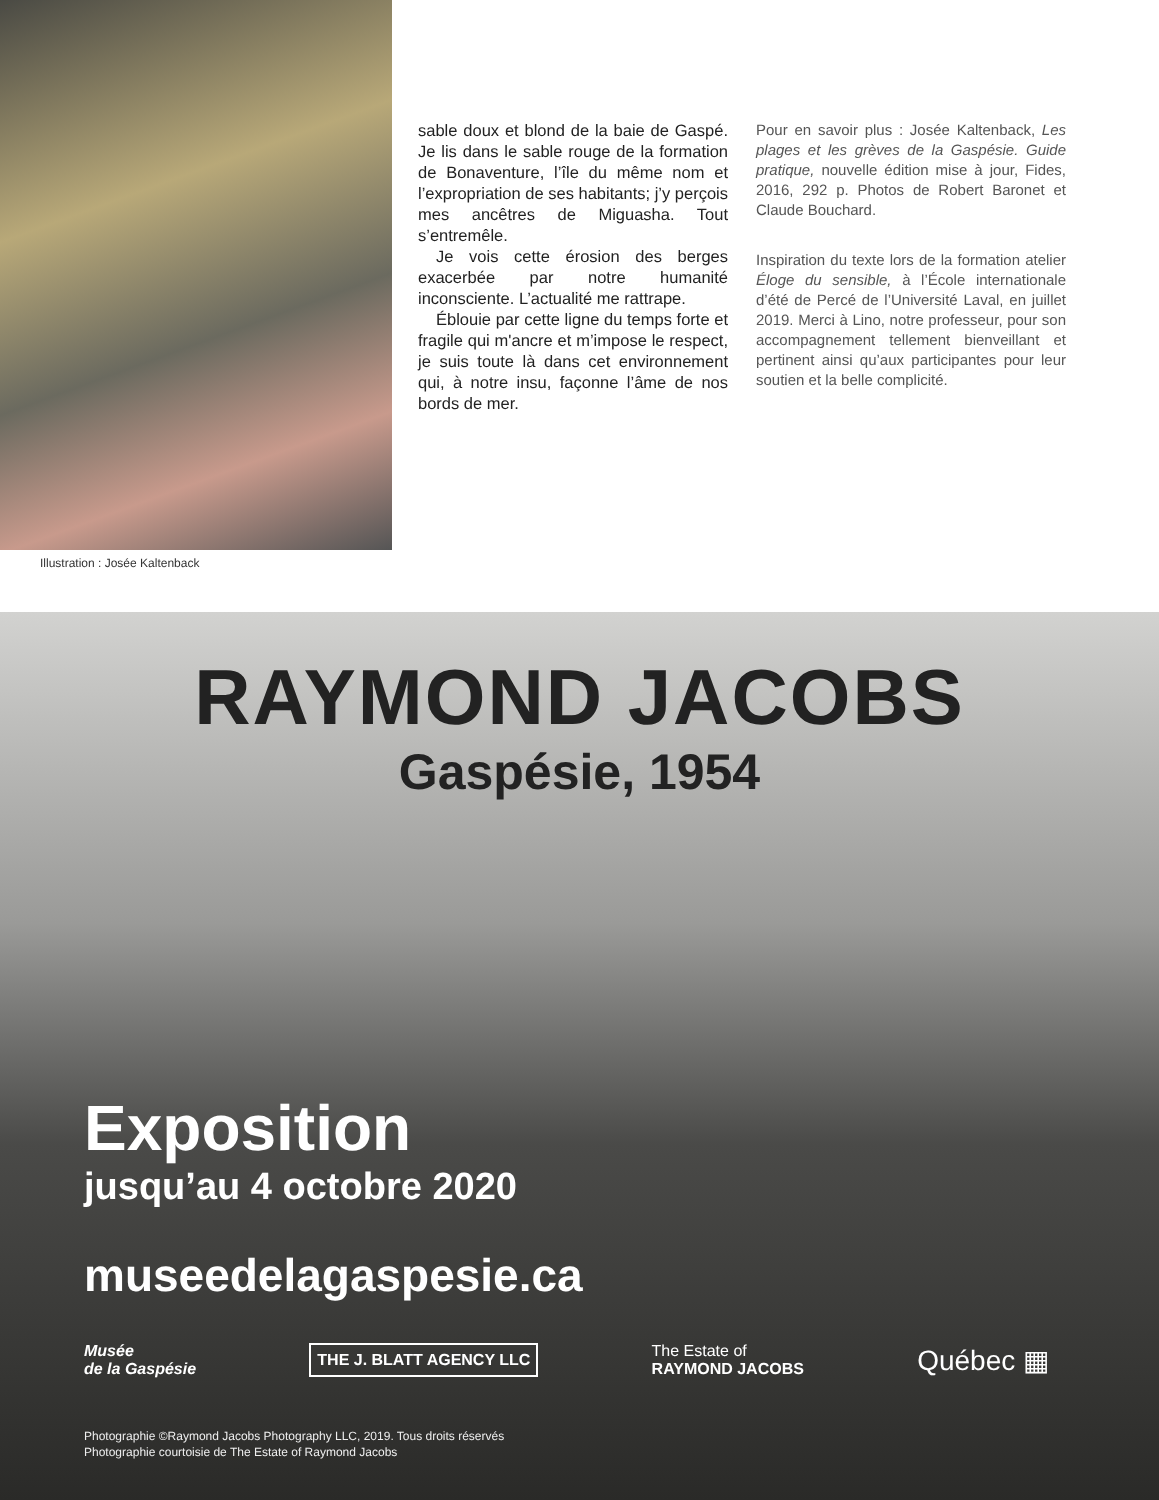Illustration : Josée Kaltenback
sable doux et blond de la baie de Gaspé. Je lis dans le sable rouge de la formation de Bonaventure, l’île du même nom et l’expropriation de ses habitants; j’y perçois mes ancêtres de Miguasha. Tout s’entremêle.
Je vois cette érosion des berges exacerbée par notre humanité inconsciente. L’actualité me rattrape.
Éblouie par cette ligne du temps forte et fragile qui m'ancre et m’impose le respect, je suis toute là dans cet environnement qui, à notre insu, façonne l’âme de nos bords de mer.
Pour en savoir plus : Josée Kaltenback, Les plages et les grèves de la Gaspésie. Guide pratique, nouvelle édition mise à jour, Fides, 2016, 292 p. Photos de Robert Baronet et Claude Bouchard.
Inspiration du texte lors de la formation atelier Éloge du sensible, à l’École internationale d’été de Percé de l’Université Laval, en juillet 2019. Merci à Lino, notre professeur, pour son accompagnement tellement bienveillant et pertinent ainsi qu’aux participantes pour leur soutien et la belle complicité.
RAYMOND JACOBS
Gaspésie, 1954
Exposition
jusqu’au 4 octobre 2020
museedelagaspesie.ca
Musée
de la Gaspésie
THE J. BLATT AGENCY LLC
The Estate of
RAYMOND JACOBS
Québec ▦
Photographie ©Raymond Jacobs Photography LLC, 2019. Tous droits réservés
Photographie courtoisie de The Estate of Raymond Jacobs